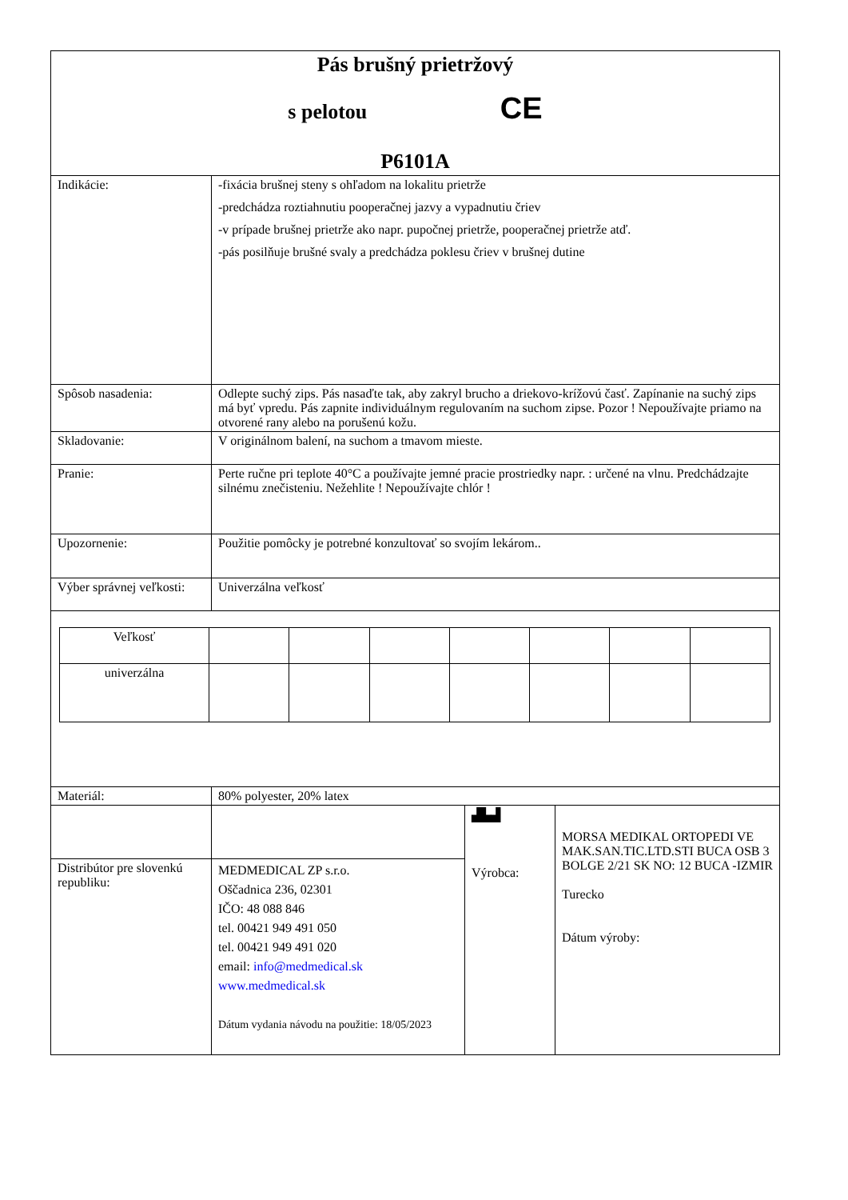| Pás brušný prietržový s pelotou CE P6101A | | | |
| Indikácie: | -fixácia brušnej steny s ohľadom na lokalitu prietrže -predchádza roztiahnutiu pooperačnej jazvy a vypadnutiu čriev -v prípade brušnej prietrže ako napr. pupočnej prietrže, pooperačnej prietrže atď. -pás posilňuje brušné svaly a predchádza poklesu čriev v brušnej dutine | | |
| Spôsob nasadenia: | Odlepte suchý zips. Pás nasaďte tak, aby zakryl brucho a driekovo-krížovú časť. Zapínanie na suchý zips má byť vpredu. Pás zapnite individuálnym regulovaním na suchom zipse. Pozor ! Nepoužívajte priamo na otvorené rany alebo na porušenú kožu. | | |
| Skladovanie: | V originálnom balení, na suchom a tmavom mieste. | | |
| Pranie: | Perte ručne pri teplote 40°C a používajte jemné pracie prostriedky napr. : určené na vlnu. Predchádzajte silnému znečisteniu. Nežehlite ! Nepoužívajte chlór ! | | |
| Upozornenie: | Použitie pomôcky je potrebné konzultovať so svojím lekárom.. | | |
| Výber správnej veľkosti: | Univerzálna veľkosť | | |
| / Veľkosť / / / / / / / / / univerzálna / / / / / / / / | | | |
| Materiál: | 80% polyester, 20% latex | | |
| | | ▟▙▟ Výrobca: | MORSA MEDIKAL ORTOPEDI VE MAK.SAN.TIC.LTD.STI BUCA OSB 3 BOLGE 2/21 SK NO: 12 BUCA -IZMIR Turecko Dátum výroby: |
| Distribútor pre slovenkú republiku: | MEDMEDICAL ZP s.r.o. Oščadnica 236, 02301 IČO: 48 088 846 tel. 00421 949 491 050 tel. 00421 949 491 020 email: info@medmedical.sk www.medmedical.sk Dátum vydania návodu na použitie: 18/05/2023 | | |